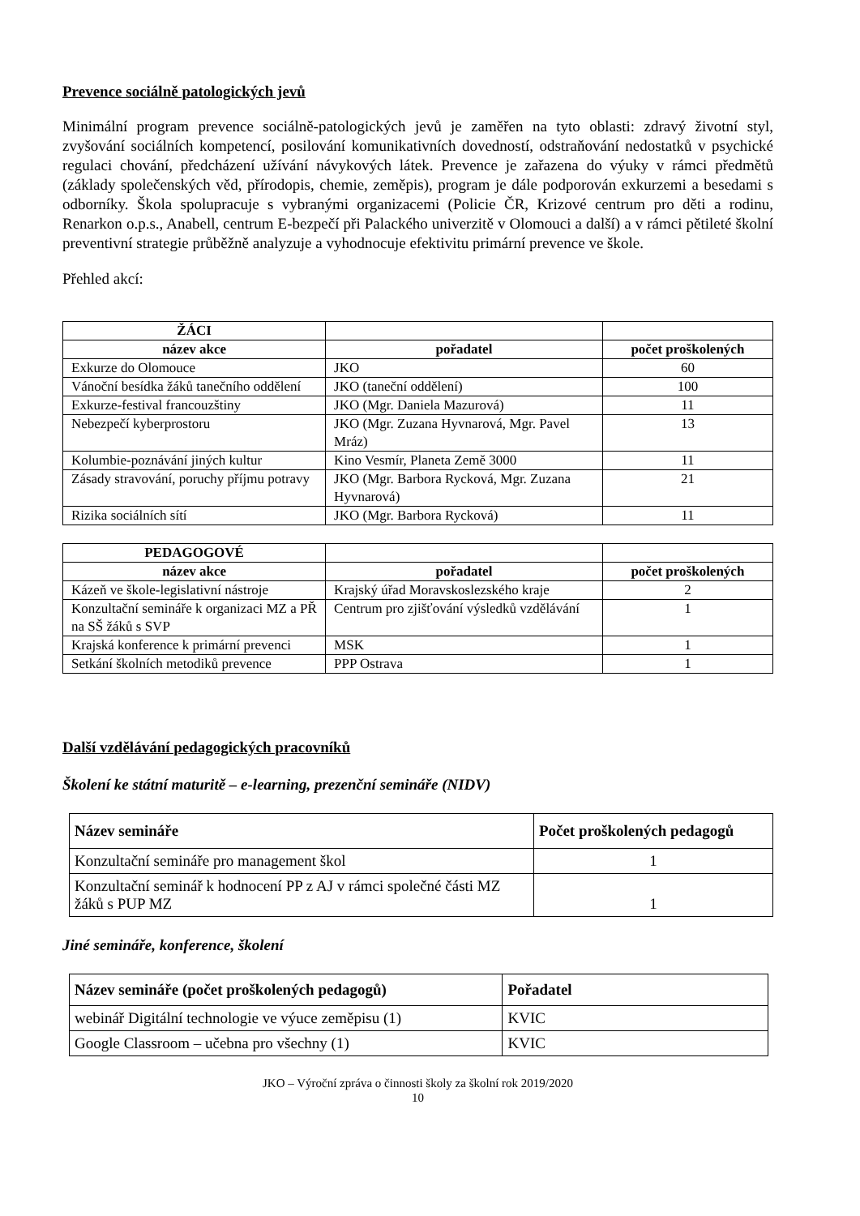Prevence sociálně patologických jevů
Minimální program prevence sociálně-patologických jevů je zaměřen na tyto oblasti: zdravý životní styl, zvyšování sociálních kompetencí, posilování komunikativních dovedností, odstraňování nedostatků v psychické regulaci chování, předcházení užívání návykových látek. Prevence je zařazena do výuky v rámci předmětů (základy společenských věd, přírodopis, chemie, zeměpis), program je dále podporován exkurzemi a besedami s odborníky. Škola spolupracuje s vybranými organizacemi (Policie ČR, Krizové centrum pro děti a rodinu, Renarkon o.p.s., Anabell, centrum E-bezpečí při Palackého univerzitě v Olomouci a další) a v rámci pětileté školní preventivní strategie průběžně analyzuje a vyhodnocuje efektivitu primární prevence ve škole.
Přehled akcí:
| ŽÁCI | | |
| název akce | pořadatel | počet proškolených |
| Exkurze do Olomouce | JKO | 60 |
| Vánoční besídka žáků tanečního oddělení | JKO (taneční oddělení) | 100 |
| Exkurze-festival francouzštiny | JKO (Mgr. Daniela Mazurová) | 11 |
| Nebezpečí kyberprostoru | JKO (Mgr. Zuzana Hyvnarová, Mgr. Pavel Mráz) | 13 |
| Kolumbie-poznávání jiných kultur | Kino Vesmír, Planeta Země 3000 | 11 |
| Zásady stravování, poruchy příjmu potravy | JKO (Mgr. Barbora Rycková, Mgr. Zuzana Hyvnarová) | 21 |
| Rizika sociálních sítí | JKO (Mgr. Barbora Rycková) | 11 |
| PEDAGOGOVÉ | | |
| název akce | pořadatel | počet proškolených |
| Kázeň ve škole-legislativní nástroje | Krajský úřad Moravskoslezského kraje | 2 |
| Konzultační semináře k organizaci MZ a PŘ na SŠ žáků s SVP | Centrum pro zjišťování výsledků vzdělávání | 1 |
| Krajská konference k primární prevenci | MSK | 1 |
| Setkání školních metodiků prevence | PPP Ostrava | 1 |
Další vzdělávání pedagogických pracovníků
Školení ke státní maturitě – e-learning, prezenční semináře (NIDV)
| Název semináře | Počet proškolených pedagogů |
| --- | --- |
| Konzultační semináře pro management škol | 1 |
| Konzultační seminář k hodnocení PP z AJ v rámci společné části MZ žáků s PUP MZ | 1 |
Jiné semináře, konference, školení
| Název semináře (počet proškolených pedagogů) | Pořadatel |
| --- | --- |
| webinář Digitální technologie ve výuce zeměpisu (1) | KVIC |
| Google Classroom – učebna pro všechny (1) | KVIC |
JKO – Výroční zpráva o činnosti školy za školní rok 2019/2020
10